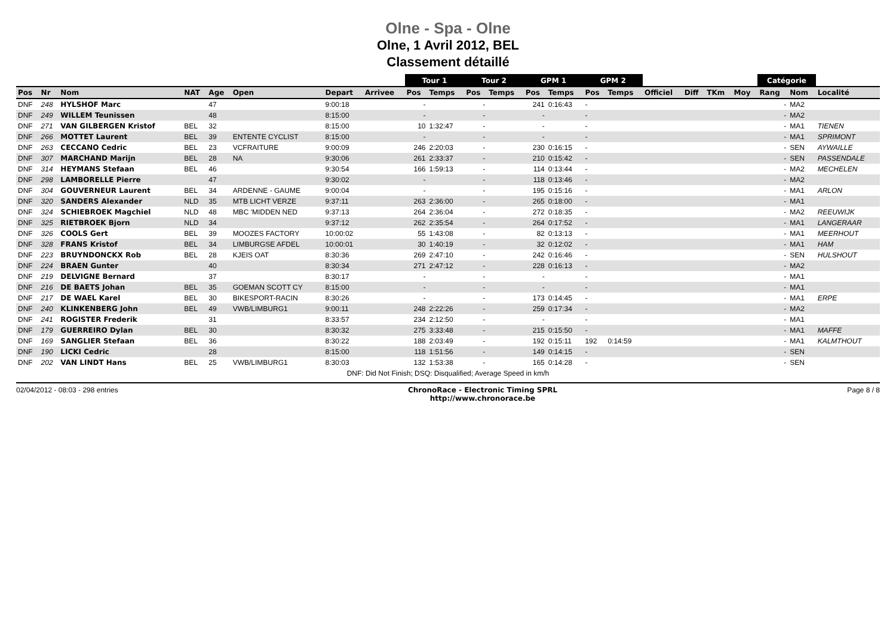Olne - Spa - Olne
Olne, 1 Avril 2012, BEL
Classement détaillé
| | | | | | | | | Tour 1 | | Tour 2 | | GPM 1 | | GPM 2 | | | | | | Catégorie | | |
| --- | --- | --- | --- | --- | --- | --- | --- | --- | --- | --- | --- | --- | --- | --- | --- | --- | --- | --- | --- | --- | --- | --- |
| Pos | Nr | Nom | NAT | Age | Open | Depart | Arrivee | Pos | Temps | Pos | Temps | Pos | Temps | Pos | Temps | Officiel | Diff | TKm | Moy | Rang | Nom | Localité |
| DNF | 248 | HYLSHOF Marc | | 47 | | 9:00:18 | | - | | - | | 241 | 0:16:43 | - | | | | | | - | MA2 | |
| DNF | 249 | WILLEM Teunissen | | 48 | | 8:15:00 | | - | | - | | - | | - | | | | | | - | MA2 | |
| DNF | 271 | VAN GILBERGEN Kristof | BEL | 32 | | 8:15:00 | | 10 | 1:32:47 | - | | - | | - | | | | | | - | MA1 | TIENEN |
| DNF | 266 | MOTTET Laurent | BEL | 39 | ENTENTE CYCLIST | 8:15:00 | | - | | - | | - | | - | | | | | | - | MA1 | SPRIMONT |
| DNF | 263 | CECCANO Cedric | BEL | 23 | VCFRAITURE | 9:00:09 | | 246 | 2:20:03 | - | | 230 | 0:16:15 | - | | | | | | - | SEN | AYWAILLE |
| DNF | 307 | MARCHAND Marijn | BEL | 28 | NA | 9:30:06 | | 261 | 2:33:37 | - | | 210 | 0:15:42 | - | | | | | | - | SEN | PASSENDALE |
| DNF | 314 | HEYMANS Stefaan | BEL | 46 | | 9:30:54 | | 166 | 1:59:13 | - | | 114 | 0:13:44 | - | | | | | | - | MA2 | MECHELEN |
| DNF | 298 | LAMBORELLE Pierre | | 47 | | 9:30:02 | | - | | - | | 118 | 0:13:46 | - | | | | | | - | MA2 | |
| DNF | 304 | GOUVERNEUR Laurent | BEL | 34 | ARDENNE - GAUME | 9:00:04 | | - | | - | | 195 | 0:15:16 | - | | | | | | - | MA1 | ARLON |
| DNF | 320 | SANDERS Alexander | NLD | 35 | MTB LICHT VERZE | 9:37:11 | | 263 | 2:36:00 | - | | 265 | 0:18:00 | - | | | | | | - | MA1 | |
| DNF | 324 | SCHIEBROEK Magchiel | NLD | 48 | MBC 'MIDDEN NED | 9:37:13 | | 264 | 2:36:04 | - | | 272 | 0:18:35 | - | | | | | | - | MA2 | REEUWIJK |
| DNF | 325 | RIETBROEK Bjorn | NLD | 34 | | 9:37:12 | | 262 | 2:35:54 | - | | 264 | 0:17:52 | - | | | | | | - | MA1 | LANGERAAR |
| DNF | 326 | COOLS Gert | BEL | 39 | MOOZES FACTORY | 10:00:02 | | 55 | 1:43:08 | - | | 82 | 0:13:13 | - | | | | | | - | MA1 | MEERHOUT |
| DNF | 328 | FRANS Kristof | BEL | 34 | LIMBURGSE AFDEL | 10:00:01 | | 30 | 1:40:19 | - | | 32 | 0:12:02 | - | | | | | | - | MA1 | HAM |
| DNF | 223 | BRUYNDONCKX Rob | BEL | 28 | KJEIS OAT | 8:30:36 | | 269 | 2:47:10 | - | | 242 | 0:16:46 | - | | | | | | - | SEN | HULSHOUT |
| DNF | 224 | BRAEN Gunter | | 40 | | 8:30:34 | | 271 | 2:47:12 | - | | 228 | 0:16:13 | - | | | | | | - | MA2 | |
| DNF | 219 | DELVIGNE Bernard | | 37 | | 8:30:17 | | - | | - | | - | | - | | | | | | - | MA1 | |
| DNF | 216 | DE BAETS Johan | BEL | 35 | GOEMAN SCOTT CY | 8:15:00 | | - | | - | | - | | - | | | | | | - | MA1 | |
| DNF | 217 | DE WAEL Karel | BEL | 30 | BIKESPORT-RACIN | 8:30:26 | | - | | - | | 173 | 0:14:45 | - | | | | | | - | MA1 | ERPE |
| DNF | 240 | KLINKENBERG John | BEL | 49 | VWB/LIMBURG1 | 9:00:11 | | 248 | 2:22:26 | - | | 259 | 0:17:34 | - | | | | | | - | MA2 | |
| DNF | 241 | ROGISTER Frederik | | 31 | | 8:33:57 | | 234 | 2:12:50 | - | | - | | - | | | | | | - | MA1 | |
| DNF | 179 | GUERREIRO Dylan | BEL | 30 | | 8:30:32 | | 275 | 3:33:48 | - | | 215 | 0:15:50 | - | | | | | | - | MA1 | MAFFE |
| DNF | 169 | SANGLIER Stefaan | BEL | 36 | | 8:30:22 | | 188 | 2:03:49 | - | | 192 | 0:15:11 | 192 | 0:14:59 | | | | | - | MA1 | KALMTHOUT |
| DNF | 190 | LICKI Cedric | | 28 | | 8:15:00 | | 118 | 1:51:56 | - | | 149 | 0:14:15 | - | | | | | | - | SEN | |
| DNF | 202 | VAN LINDT Hans | BEL | 25 | VWB/LIMBURG1 | 8:30:03 | | 132 | 1:53:38 | - | | 165 | 0:14:28 | - | | | | | | - | SEN | |
DNF: Did Not Finish; DSQ: Disqualified; Average Speed in km/h
02/04/2012 - 08:03 - 298 entries ChronoRace - Electronic Timing SPRL
http://www.chronorace.be Page 8 / 8